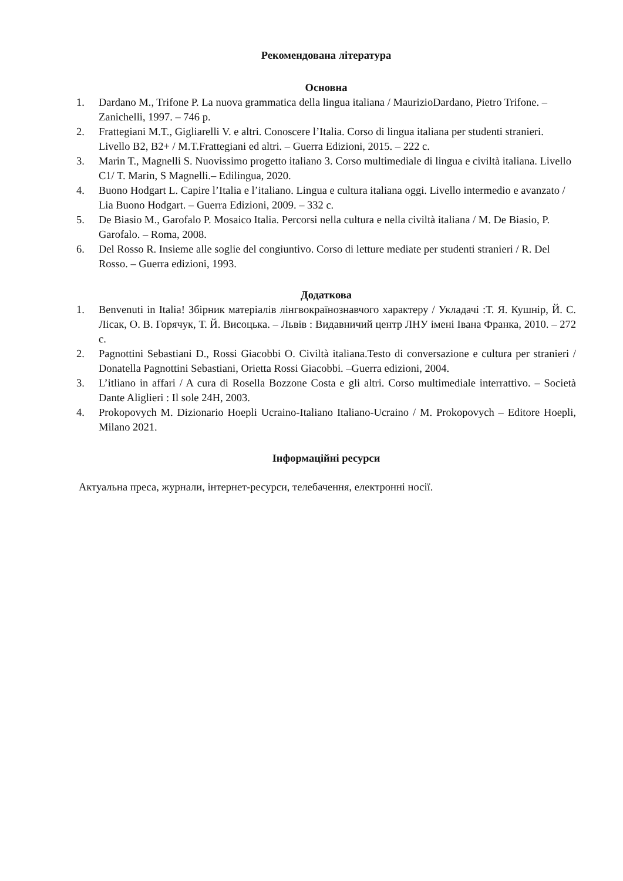Рекомендована література
Основна
1. Dardano M., Trifone P. La nuova grammatica della lingua italiana / MaurizioDardano, Pietro Trifone. – Zanichelli, 1997. – 746 p.
2. Frattegiani M.T., Gigliarelli V. e altri. Conoscere l’Italia. Corso di lingua italiana per studenti stranieri. Livello B2, B2+ / M.T.Frattegiani ed altri. – Guerra Edizioni, 2015. – 222 c.
3. Marin T., Magnelli S. Nuovissimo progetto italiano 3. Corso multimediale di lingua e civiltà italiana. Livello C1/ T. Marin, S Magnelli.– Edilingua, 2020.
4. Buono Hodgart L. Capire l’Italia e l’italiano. Lingua e cultura italiana oggi. Livello intermedio e avanzato / Lia Buono Hodgart. – Guerra Edizioni, 2009. – 332 c.
5. De Biasio M., Garofalo P. Mosaico Italia. Percorsi nella cultura e nella civiltà italiana / M. De Biasio, P. Garofalo. – Roma, 2008.
6. Del Rosso R. Insieme alle soglie del congiuntivo. Corso di letture mediate per studenti stranieri / R. Del Rosso. – Guerra edizioni, 1993.
Додаткова
1. Benvenuti in Italia! Збірник матеріалів лінгвокраїнознавчого характеру / Укладачі :Т. Я. Кушнір, Й. С. Лісак, О. В. Горячук, Т. Й. Висоцька. – Львів : Видавничий центр ЛНУ імені Івана Франка, 2010. – 272 с.
2. Pagnottini Sebastiani D., Rossi Giacobbi O. Civiltà italiana.Testo di conversazione e cultura per stranieri / Donatella Pagnottini Sebastiani, Orietta Rossi Giacobbi. –Guerra edizioni, 2004.
3. L’itliano in affari / A cura di Rosella Bozzone Costa e gli altri. Corso multimediale interrattivo. – Società Dante Aliglieri : Il sole 24H, 2003.
4. Prokopovych M. Dizionario Hoepli Ucraino-Italiano Italiano-Ucraino / M. Prokopovych – Editore Hoepli, Milano 2021.
Інформаційні ресурси
Актуальна преса, журнали, інтернет-ресурси, телебачення, електронні носії.